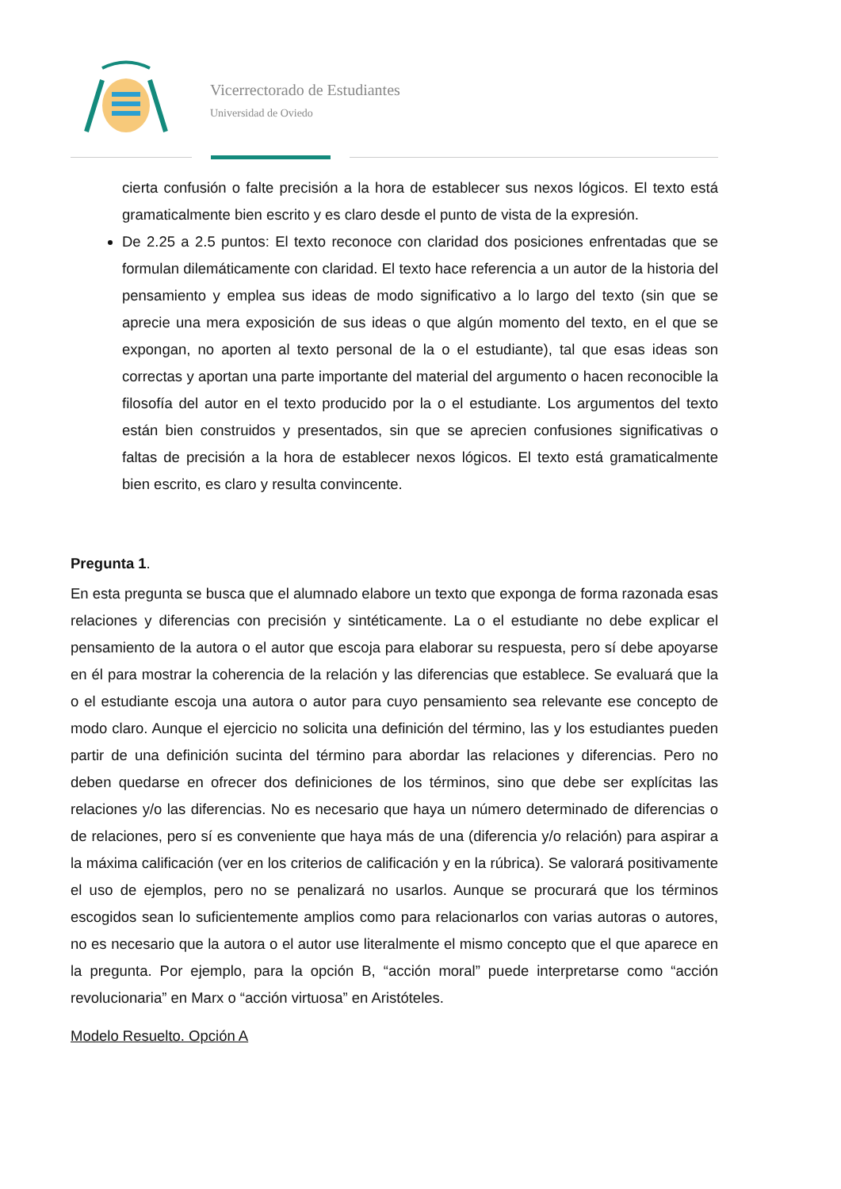Vicerrectorado de Estudiantes
Universidad de Oviedo
cierta confusión o falte precisión a la hora de establecer sus nexos lógicos. El texto está gramaticalmente bien escrito y es claro desde el punto de vista de la expresión.
De 2.25 a 2.5 puntos: El texto reconoce con claridad dos posiciones enfrentadas que se formulan dilemáticamente con claridad. El texto hace referencia a un autor de la historia del pensamiento y emplea sus ideas de modo significativo a lo largo del texto (sin que se aprecie una mera exposición de sus ideas o que algún momento del texto, en el que se expongan, no aporten al texto personal de la o el estudiante), tal que esas ideas son correctas y aportan una parte importante del material del argumento o hacen reconocible la filosofía del autor en el texto producido por la o el estudiante. Los argumentos del texto están bien construidos y presentados, sin que se aprecien confusiones significativas o faltas de precisión a la hora de establecer nexos lógicos. El texto está gramaticalmente bien escrito, es claro y resulta convincente.
Pregunta 1.
En esta pregunta se busca que el alumnado elabore un texto que exponga de forma razonada esas relaciones y diferencias con precisión y sintéticamente. La o el estudiante no debe explicar el pensamiento de la autora o el autor que escoja para elaborar su respuesta, pero sí debe apoyarse en él para mostrar la coherencia de la relación y las diferencias que establece. Se evaluará que la o el estudiante escoja una autora o autor para cuyo pensamiento sea relevante ese concepto de modo claro. Aunque el ejercicio no solicita una definición del término, las y los estudiantes pueden partir de una definición sucinta del término para abordar las relaciones y diferencias. Pero no deben quedarse en ofrecer dos definiciones de los términos, sino que debe ser explícitas las relaciones y/o las diferencias. No es necesario que haya un número determinado de diferencias o de relaciones, pero sí es conveniente que haya más de una (diferencia y/o relación) para aspirar a la máxima calificación (ver en los criterios de calificación y en la rúbrica). Se valorará positivamente el uso de ejemplos, pero no se penalizará no usarlos. Aunque se procurará que los términos escogidos sean lo suficientemente amplios como para relacionarlos con varias autoras o autores, no es necesario que la autora o el autor use literalmente el mismo concepto que el que aparece en la pregunta. Por ejemplo, para la opción B, “acción moral” puede interpretarse como “acción revolucionaria” en Marx o “acción virtuosa” en Aristóteles.
Modelo Resuelto. Opción A